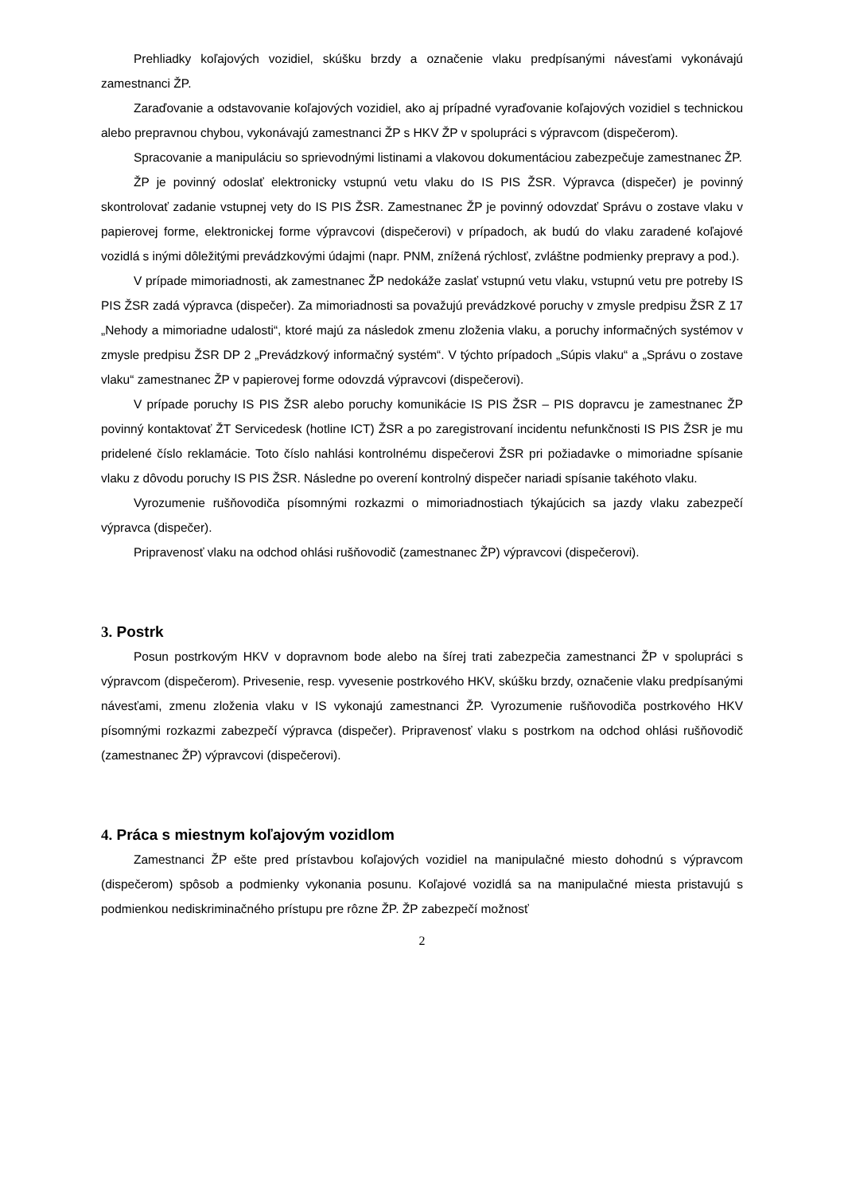Prehliadky koľajových vozidiel, skúšku brzdy a označenie vlaku predpísanými návesťami vykonávajú zamestnanci ŽP.
Zaraďovanie a odstavovanie koľajových vozidiel, ako aj prípadné vyraďovanie koľajových vozidiel s technickou alebo prepravnou chybou, vykonávajú zamestnanci ŽP s HKV ŽP v spolupráci s výpravcom (dispečerom).
Spracovanie a manipuláciu so sprievodnými listinami a vlakovou dokumentáciou zabezpečuje zamestnanec ŽP.
ŽP je povinný odoslať elektronicky vstupnú vetu vlaku do IS PIS ŽSR. Výpravca (dispečer) je povinný skontrolovať zadanie vstupnej vety do IS PIS ŽSR. Zamestnanec ŽP je povinný odovzdať Správu o zostave vlaku v papierovej forme, elektronickej forme výpravcovi (dispečerovi) v prípadoch, ak budú do vlaku zaradené koľajové vozidlá s inými dôležitými prevádzkovými údajmi (napr. PNM, znížená rýchlosť, zvláštne podmienky prepravy a pod.).
V prípade mimoriadnosti, ak zamestnanec ŽP nedokáže zaslať vstupnú vetu vlaku, vstupnú vetu pre potreby IS PIS ŽSR zadá výpravca (dispečer). Za mimoriadnosti sa považujú prevádzkové poruchy v zmysle predpisu ŽSR Z 17 „Nehody a mimoriadne udalosti“, ktoré majú za následok zmenu zloženia vlaku, a poruchy informačných systémov v zmysle predpisu ŽSR DP 2 „Prevádzkový informačný systém“. V týchto prípadoch „Súpis vlaku“ a „Správu o zostave vlaku“ zamestnanec ŽP v papierovej forme odovzdá výpravcovi (dispečerovi).
V prípade poruchy IS PIS ŽSR alebo poruchy komunikácie IS PIS ŽSR – PIS dopravcu je zamestnanec ŽP povinný kontaktovať ŽT Servicedesk (hotline ICT) ŽSR a po zaregistrovaní incidentu nefunkčnosti IS PIS ŽSR je mu pridelené číslo reklamácie. Toto číslo nahlási kontrolnému dispečerovi ŽSR pri požiadavke o mimoriadne spísanie vlaku z dôvodu poruchy IS PIS ŽSR. Následne po overení kontrolný dispečer nariadi spísanie takéhoto vlaku.
Vyrozumenie rušňovodiča písomnými rozkazmi o mimoriadnostiach týkajúcich sa jazdy vlaku zabezpečí výpravca (dispečer).
Pripravenosť vlaku na odchod ohlási rušňovodič (zamestnanec ŽP) výpravcovi (dispečerovi).
3. Postrk
Posun postrkovým HKV v dopravnom bode alebo na šírej trati zabezpečia zamestnanci ŽP v spolupráci s výpravcom (dispečerom). Privesenie, resp. vyvesenie postrkového HKV, skúšku brzdy, označenie vlaku predpísanými návesťami, zmenu zloženia vlaku v IS vykonajú zamestnanci ŽP. Vyrozumenie rušňovodiča postrkového HKV písomnými rozkazmi zabezpečí výpravca (dispečer). Pripravenosť vlaku s postrkom na odchod ohlási rušňovodič (zamestnanec ŽP) výpravcovi (dispečerovi).
4. Práca s miestnym koľajovým vozidlom
Zamestnanci ŽP ešte pred prístavbou koľajových vozidiel na manipulačné miesto dohodnú s výpravcom (dispečerom) spôsob a podmienky vykonania posunu. Koľajové vozidlá sa na manipulačné miesta pristavujú s podmienkou nediskriminačného prístupu pre rôzne ŽP. ŽP zabezpečí možnosť
2